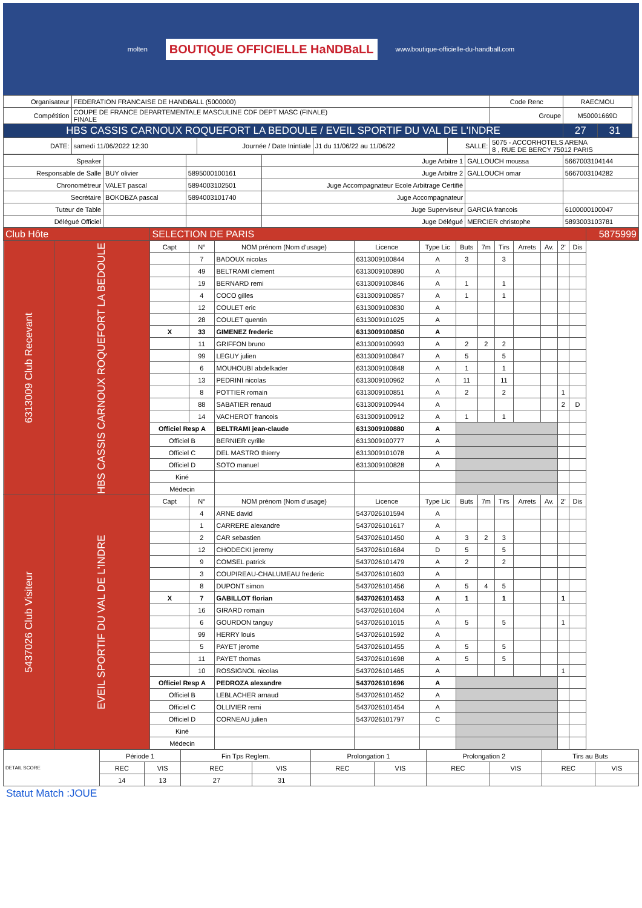molten BOUTIQUE OFFICIELLE HaNDBaLL www.boutique-officielle-du-handball.com
| Organisateur | FEDERATION FRANCAISE DE HANDBALL (5000000) | | | | | Code Renc | RAECMOU | | |
| Compétition | COUPE DE FRANCE DEPARTEMENTALE MASCULINE CDF DEPT MASC (FINALE) FINALE | | | | | Groupe | M50001669D | | |
| HBS CASSIS CARNOUX ROQUEFORT LA BEDOULE / EVEIL SPORTIF DU VAL DE L'INDRE | | | | | | | 27 | 31 | |
| DATE: | samedi 11/06/2022 12:30 | Journée / Date Inintiale | J1 du 11/06/22 au 11/06/22 | SALLE: | 5075 - ACCORHOTELS ARENA 8 , RUE DE BERCY 75012 PARIS | | | | |
| Speaker | | | Juge Arbitre 1 | GALLOUCH moussa | 5667003104144 |
| Responsable de Salle | BUY olivier | 5895000100161 | Juge Arbitre 2 | GALLOUCH omar | 5667003104282 |
| Chronométreur | VALET pascal | 5894003102501 | Juge Accompagnateur Ecole Arbitrage Certifié | | |
| Secrétaire | BOKOBZA pascal | 5894003101740 | Juge Accompagnateur | | |
| Tuteur de Table | | | Juge Superviseur | GARCIA francois | 6100000100047 |
| Délégué Officiel | | | Juge Délégué | MERCIER christophe | 5893003103781 |
| Club Hôte | | SELECTION DE PARIS | | | | | | | | | | | | 5875999 |
| 6313009 Club Recevant | HBS CASSIS CARNOUX ROQUEFORT LA BEDOULE | Capt | N° | NOM prénom (Nom d'usage) | Licence | Type Lic | Buts | 7m | Tirs | Arrets | Av. | 2' | Dis | |
| | | | 7 | BADOUX nicolas | 6313009100844 | A | 3 | | 3 | | | | | |
| | | | 49 | BELTRAMI clement | 6313009100890 | A | | | | | | | | |
| | | | 19 | BERNARD remi | 6313009100846 | A | 1 | | 1 | | | | | |
| | | | 4 | COCO gilles | 6313009100857 | A | 1 | | 1 | | | | | |
| | | | 12 | COULET eric | 6313009100830 | A | | | | | | | | |
| | | | 28 | COULET quentin | 6313009101025 | A | | | | | | | | |
| | | X | 33 | GIMENEZ frederic | 6313009100850 | A | | | | | | | | |
| | | | 11 | GRIFFON bruno | 6313009100993 | A | 2 | 2 | 2 | | | | | |
| | | | 99 | LEGUY julien | 6313009100847 | A | 5 | | 5 | | | | | |
| | | | 6 | MOUHOUBI abdelkader | 6313009100848 | A | 1 | | 1 | | | | | |
| | | | 13 | PEDRINI nicolas | 6313009100962 | A | 11 | | 11 | | | | | |
| | | | 8 | POTTIER romain | 6313009100851 | A | 2 | | 2 | | | 1 | | |
| | | | 88 | SABATIER renaud | 6313009100944 | A | | | | | | 2 | D | |
| | | | 14 | VACHEROT francois | 6313009100912 | A | 1 | | 1 | | | | | |
| | | Officiel Resp A | | BELTRAMI jean-claude | 6313009100880 | A | | | | | | | | |
| | | Officiel B | | BERNIER cyrille | 6313009100777 | A | | | | | | | | |
| | | Officiel C | | DEL MASTRO thierry | 6313009101078 | A | | | | | | | | |
| | | Officiel D | | SOTO manuel | 6313009100828 | A | | | | | | | | |
| | | Kiné | | | | | | | | | | | | |
| | | Médecin | | | | | | | | | | | | |
| 5437026 Club Visiteur | EVEIL SPORTIF DU VAL DE L'INDRE | Capt | N° | NOM prénom (Nom d'usage) | Licence | Type Lic | Buts | 7m | Tirs | Arrets | Av. | 2' | Dis | |
| | | | 4 | ARNE david | 5437026101594 | A | | | | | | | | |
| | | | 1 | CARRERE alexandre | 5437026101617 | A | | | | | | | | |
| | | | 2 | CAR sebastien | 5437026101450 | A | 3 | 2 | 3 | | | | | |
| | | | 12 | CHODECKI jeremy | 5437026101684 | D | 5 | | 5 | | | | | |
| | | | 9 | COMSEL patrick | 5437026101479 | A | 2 | | 2 | | | | | |
| | | | 3 | COUPIREAU-CHALUMEAU frederic | 5437026101603 | A | | | | | | | | |
| | | | 8 | DUPONT simon | 5437026101456 | A | 5 | 4 | 5 | | | | | |
| | | X | 7 | GABILLOT florian | 5437026101453 | A | 1 | | 1 | | | 1 | | |
| | | | 16 | GIRARD romain | 5437026101604 | A | | | | | | | | |
| | | | 6 | GOURDON tanguy | 5437026101015 | A | 5 | | 5 | | | 1 | | |
| | | | 99 | HERRY louis | 5437026101592 | A | | | | | | | | |
| | | | 5 | PAYET jerome | 5437026101455 | A | 5 | | 5 | | | | | |
| | | | 11 | PAYET thomas | 5437026101698 | A | 5 | | 5 | | | | | |
| | | | 10 | ROSSIGNOL nicolas | 5437026101465 | A | | | | | | 1 | | |
| | | Officiel Resp A | | PEDROZA alexandre | 5437026101696 | A | | | | | | | | |
| | | Officiel B | | LEBLACHER arnaud | 5437026101452 | A | | | | | | | | |
| | | Officiel C | | OLLIVIER remi | 5437026101454 | A | | | | | | | | |
| | | Officiel D | | CORNEAU julien | 5437026101797 | C | | | | | | | | |
| | | Kiné | | | | | | | | | | | | |
| | | Médecin | | | | | | | | | | | | |
| DETAIL SCORE | Période 1 | | Fin Tps Reglem. | | Prolongation 1 | | Prolongation 2 | | Tirs au Buts | |
| | REC | VIS | REC | VIS | REC | VIS | REC | VIS | REC | VIS |
| | 14 | 13 | 27 | 31 | | | | | | |
Statut Match :JOUE